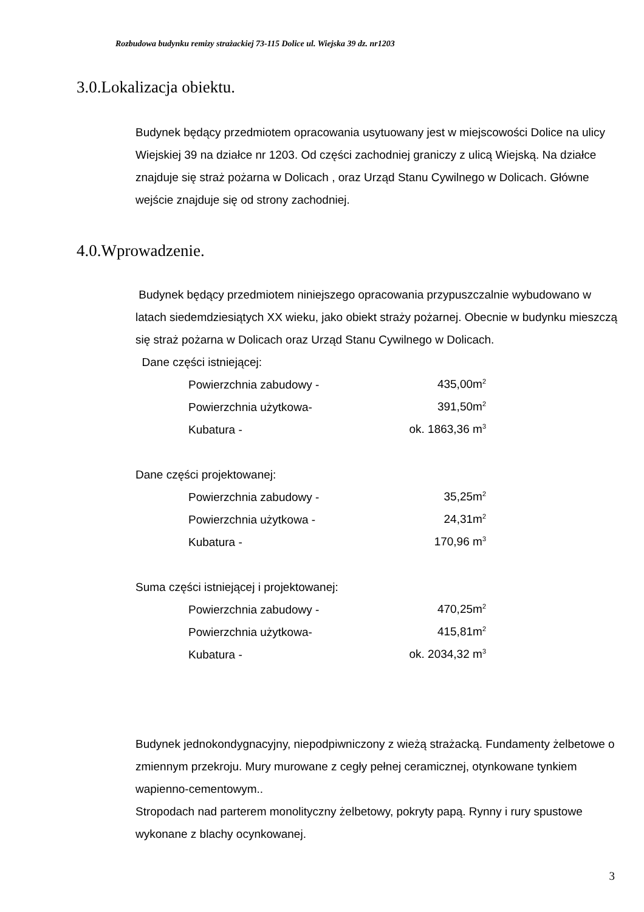Rozbudowa budynku remizy strażackiej 73-115 Dolice ul. Wiejska 39 dz. nr1203
3.0.Lokalizacja obiektu.
Budynek będący przedmiotem opracowania usytuowany jest w miejscowości Dolice na ulicy Wiejskiej 39 na działce nr 1203. Od części zachodniej graniczy z ulicą Wiejską. Na działce znajduje się straż pożarna w Dolicach , oraz Urząd Stanu Cywilnego w Dolicach. Główne wejście znajduje się od strony zachodniej.
4.0.Wprowadzenie.
Budynek będący przedmiotem niniejszego opracowania przypuszczalnie wybudowano w latach siedemdziesiątych XX wieku, jako obiekt straży pożarnej. Obecnie w budynku mieszczą się straż pożarna w Dolicach oraz Urząd Stanu Cywilnego w Dolicach.
Dane części istniejącej:
| Powierzchnia zabudowy - | 435,00m<sup>2</sup> |
| Powierzchnia użytkowa- | 391,50m<sup>2</sup> |
| Kubatura - | ok. 1863,36 m<sup>3</sup> |
Dane części projektowanej:
| Powierzchnia zabudowy - | 35,25m<sup>2</sup> |
| Powierzchnia użytkowa - | 24,31m<sup>2</sup> |
| Kubatura - | 170,96 m<sup>3</sup> |
Suma części istniejącej i projektowanej:
| Powierzchnia zabudowy - | 470,25m<sup>2</sup> |
| Powierzchnia użytkowa- | 415,81m<sup>2</sup> |
| Kubatura - | ok. 2034,32 m<sup>3</sup> |
Budynek jednokondygnacyjny, niepodpiwniczony z wieżą strażacką. Fundamenty żelbetowe o zmiennym przekroju. Mury murowane z cegły pełnej ceramicznej, otynkowane tynkiem wapienno-cementowym..
Stropodach nad parterem monolityczny żelbetowy, pokryty papą. Rynny i rury spustowe wykonane z blachy ocynkowanej.
3